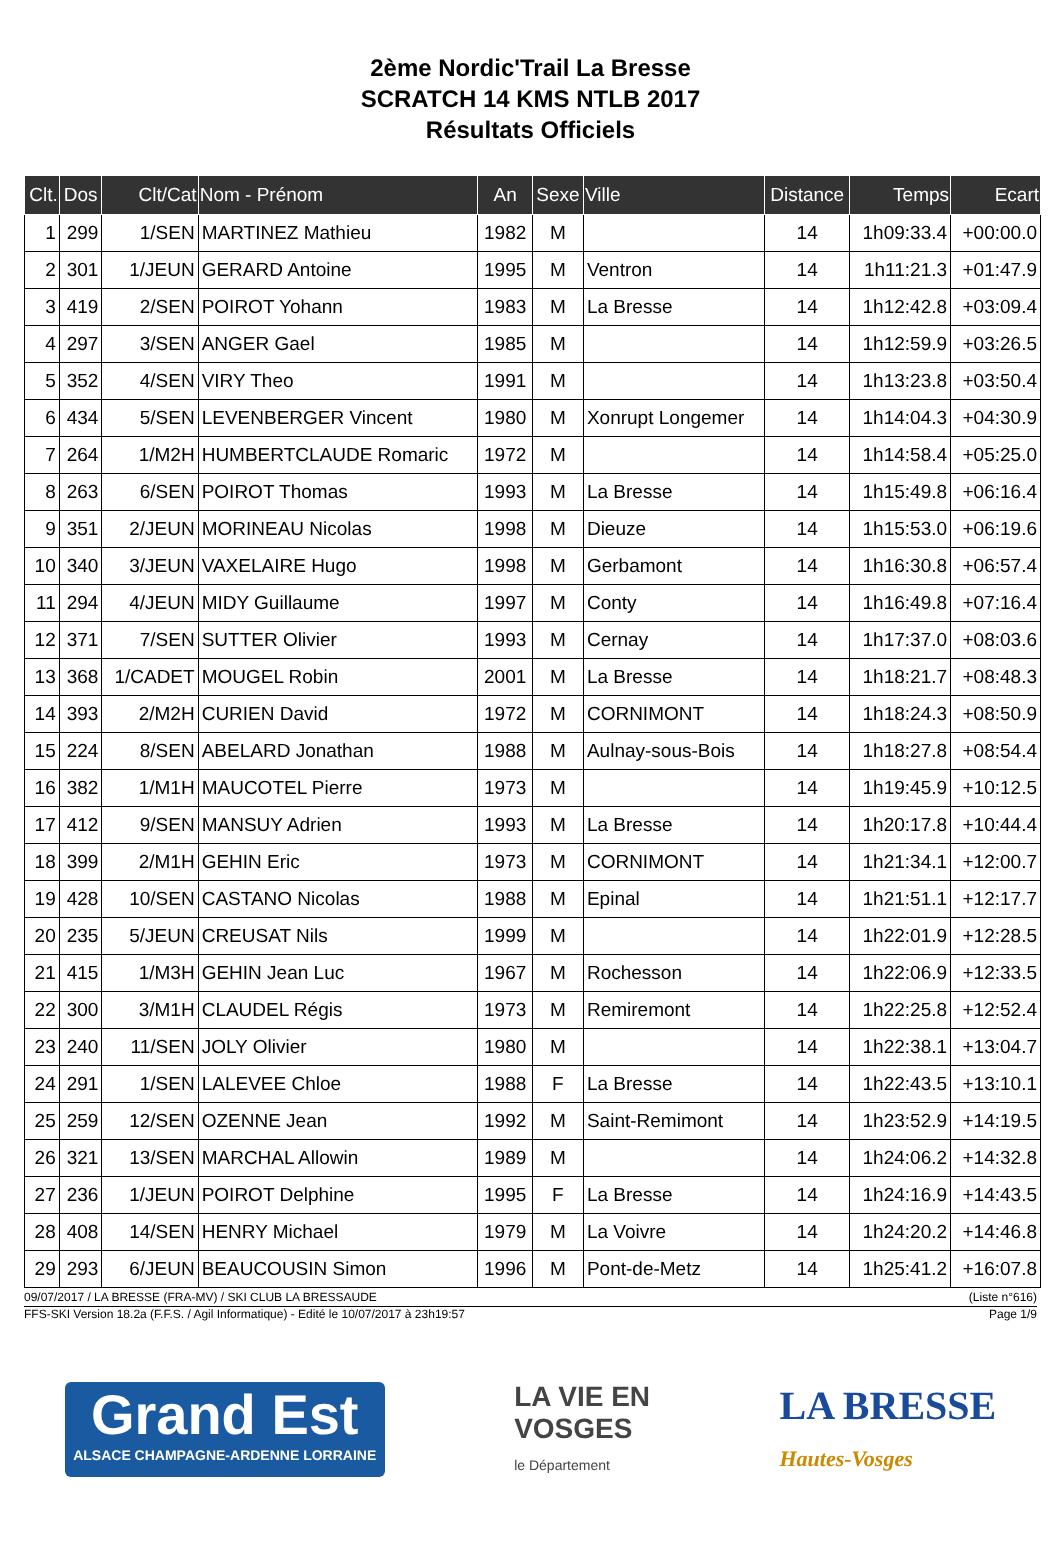2ème Nordic'Trail La Bresse
SCRATCH 14 KMS NTLB 2017
Résultats Officiels
| Clt. | Dos | Clt/Cat | Nom - Prénom | An | Sexe | Ville | Distance | Temps | Ecart |
| --- | --- | --- | --- | --- | --- | --- | --- | --- | --- |
| 1 | 299 | 1/SEN | MARTINEZ Mathieu | 1982 | M | | 14 | 1h09:33.4 | +00:00.0 |
| 2 | 301 | 1/JEUN | GERARD Antoine | 1995 | M | Ventron | 14 | 1h11:21.3 | +01:47.9 |
| 3 | 419 | 2/SEN | POIROT Yohann | 1983 | M | La Bresse | 14 | 1h12:42.8 | +03:09.4 |
| 4 | 297 | 3/SEN | ANGER Gael | 1985 | M | | 14 | 1h12:59.9 | +03:26.5 |
| 5 | 352 | 4/SEN | VIRY Theo | 1991 | M | | 14 | 1h13:23.8 | +03:50.4 |
| 6 | 434 | 5/SEN | LEVENBERGER Vincent | 1980 | M | Xonrupt Longemer | 14 | 1h14:04.3 | +04:30.9 |
| 7 | 264 | 1/M2H | HUMBERTCLAUDE Romaric | 1972 | M | | 14 | 1h14:58.4 | +05:25.0 |
| 8 | 263 | 6/SEN | POIROT Thomas | 1993 | M | La Bresse | 14 | 1h15:49.8 | +06:16.4 |
| 9 | 351 | 2/JEUN | MORINEAU Nicolas | 1998 | M | Dieuze | 14 | 1h15:53.0 | +06:19.6 |
| 10 | 340 | 3/JEUN | VAXELAIRE Hugo | 1998 | M | Gerbamont | 14 | 1h16:30.8 | +06:57.4 |
| 11 | 294 | 4/JEUN | MIDY Guillaume | 1997 | M | Conty | 14 | 1h16:49.8 | +07:16.4 |
| 12 | 371 | 7/SEN | SUTTER Olivier | 1993 | M | Cernay | 14 | 1h17:37.0 | +08:03.6 |
| 13 | 368 | 1/CADET | MOUGEL Robin | 2001 | M | La Bresse | 14 | 1h18:21.7 | +08:48.3 |
| 14 | 393 | 2/M2H | CURIEN David | 1972 | M | CORNIMONT | 14 | 1h18:24.3 | +08:50.9 |
| 15 | 224 | 8/SEN | ABELARD Jonathan | 1988 | M | Aulnay-sous-Bois | 14 | 1h18:27.8 | +08:54.4 |
| 16 | 382 | 1/M1H | MAUCOTEL Pierre | 1973 | M | | 14 | 1h19:45.9 | +10:12.5 |
| 17 | 412 | 9/SEN | MANSUY Adrien | 1993 | M | La Bresse | 14 | 1h20:17.8 | +10:44.4 |
| 18 | 399 | 2/M1H | GEHIN Eric | 1973 | M | CORNIMONT | 14 | 1h21:34.1 | +12:00.7 |
| 19 | 428 | 10/SEN | CASTANO Nicolas | 1988 | M | Epinal | 14 | 1h21:51.1 | +12:17.7 |
| 20 | 235 | 5/JEUN | CREUSAT Nils | 1999 | M | | 14 | 1h22:01.9 | +12:28.5 |
| 21 | 415 | 1/M3H | GEHIN Jean Luc | 1967 | M | Rochesson | 14 | 1h22:06.9 | +12:33.5 |
| 22 | 300 | 3/M1H | CLAUDEL Régis | 1973 | M | Remiremont | 14 | 1h22:25.8 | +12:52.4 |
| 23 | 240 | 11/SEN | JOLY Olivier | 1980 | M | | 14 | 1h22:38.1 | +13:04.7 |
| 24 | 291 | 1/SEN | LALEVEE Chloe | 1988 | F | La Bresse | 14 | 1h22:43.5 | +13:10.1 |
| 25 | 259 | 12/SEN | OZENNE Jean | 1992 | M | Saint-Remimont | 14 | 1h23:52.9 | +14:19.5 |
| 26 | 321 | 13/SEN | MARCHAL Allowin | 1989 | M | | 14 | 1h24:06.2 | +14:32.8 |
| 27 | 236 | 1/JEUN | POIROT Delphine | 1995 | F | La Bresse | 14 | 1h24:16.9 | +14:43.5 |
| 28 | 408 | 14/SEN | HENRY Michael | 1979 | M | La Voivre | 14 | 1h24:20.2 | +14:46.8 |
| 29 | 293 | 6/JEUN | BEAUCOUSIN Simon | 1996 | M | Pont-de-Metz | 14 | 1h25:41.2 | +16:07.8 |
09/07/2017 / LA BRESSE (FRA-MV) / SKI CLUB LA BRESSAUDE (Liste n°616)
FFS-SKI Version 18.2a (F.F.S. / Agil Informatique) - Edité le 10/07/2017 à 23h19:57 Page 1/9
Grand Est
ALSACE CHAMPAGNE-ARDENNE LORRAINE
LA VIE EN
VOSGES
le Département
LA BRESSE
Hautes-Vosges